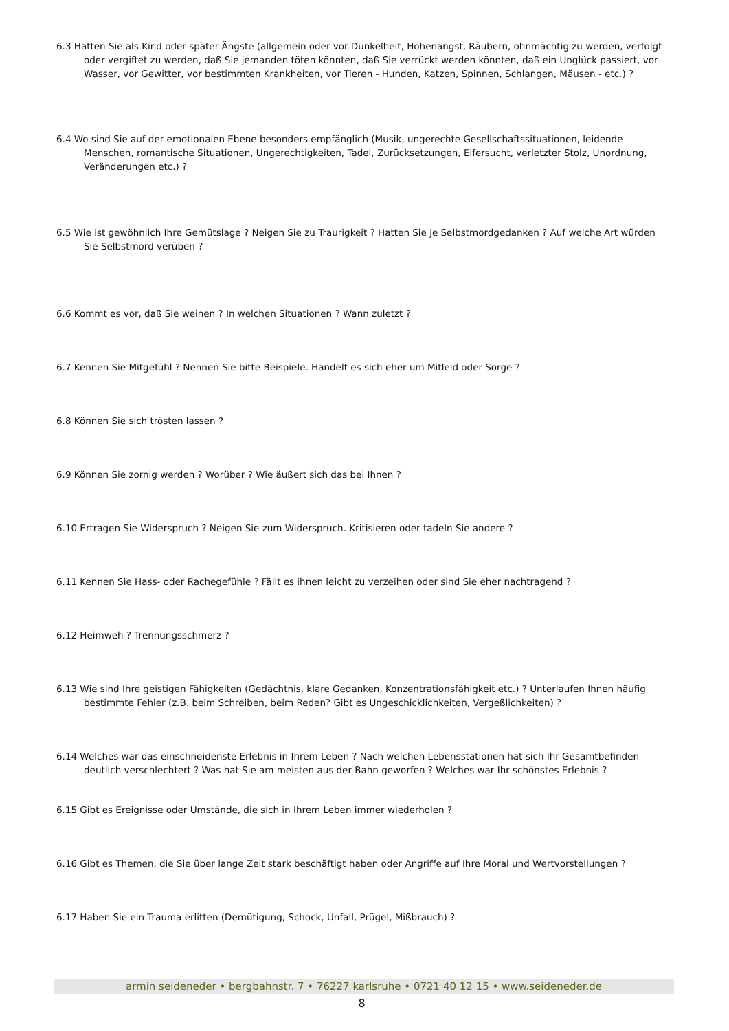6.3 Hatten Sie als Kind oder später Ängste (allgemein oder vor Dunkelheit, Höhenangst, Räubern, ohnmächtig zu werden, verfolgt oder vergiftet zu werden, daß Sie jemanden töten könnten, daß Sie verrückt werden könnten, daß ein Unglück passiert, vor Wasser, vor Gewitter, vor bestimmten Krankheiten, vor Tieren - Hunden, Katzen, Spinnen, Schlangen, Mäusen - etc.) ?
6.4 Wo sind Sie auf der emotionalen Ebene besonders empfänglich (Musik, ungerechte Gesellschaftssituationen, leidende Menschen, romantische Situationen, Ungerechtigkeiten, Tadel, Zurücksetzungen, Eifersucht, verletzter Stolz, Unordnung, Veränderungen etc.) ?
6.5 Wie ist gewöhnlich Ihre Gemütslage ? Neigen Sie zu Traurigkeit ? Hatten Sie je Selbstmordgedanken ? Auf welche Art würden Sie Selbstmord verüben ?
6.6 Kommt es vor, daß Sie weinen ? In welchen Situationen ? Wann zuletzt ?
6.7 Kennen Sie Mitgefühl ? Nennen Sie bitte Beispiele. Handelt es sich eher um Mitleid oder Sorge ?
6.8 Können Sie sich trösten lassen ?
6.9 Können Sie zornig werden ? Worüber ? Wie äußert sich das bei Ihnen ?
6.10 Ertragen Sie Widerspruch ? Neigen Sie zum Widerspruch. Kritisieren oder tadeln Sie andere ?
6.11 Kennen Sie Hass- oder Rachegefühle ? Fällt es ihnen leicht zu verzeihen oder sind Sie eher nachtragend ?
6.12 Heimweh ? Trennungsschmerz ?
6.13 Wie sind Ihre geistigen Fähigkeiten (Gedächtnis, klare Gedanken, Konzentrationsfähigkeit etc.) ? Unterlaufen Ihnen häufig bestimmte Fehler (z.B. beim Schreiben, beim Reden? Gibt es Ungeschicklichkeiten, Vergeßlichkeiten) ?
6.14 Welches war das einschneidenste Erlebnis in Ihrem Leben ? Nach welchen Lebensstationen hat sich Ihr Gesamtbefinden deutlich verschlechtert ? Was hat Sie am meisten aus der Bahn geworfen ? Welches war Ihr schönstes Erlebnis ?
6.15 Gibt es Ereignisse oder Umstände, die sich in Ihrem Leben immer wiederholen ?
6.16 Gibt es Themen, die Sie über lange Zeit stark beschäftigt haben oder Angriffe auf Ihre Moral und Wertvorstellungen ?
6.17 Haben Sie ein Trauma erlitten (Demütigung, Schock, Unfall, Prügel, Mißbrauch) ?
armin seideneder • bergbahnstr. 7 • 76227 karlsruhe • 0721 40 12 15 • www.seideneder.de
8